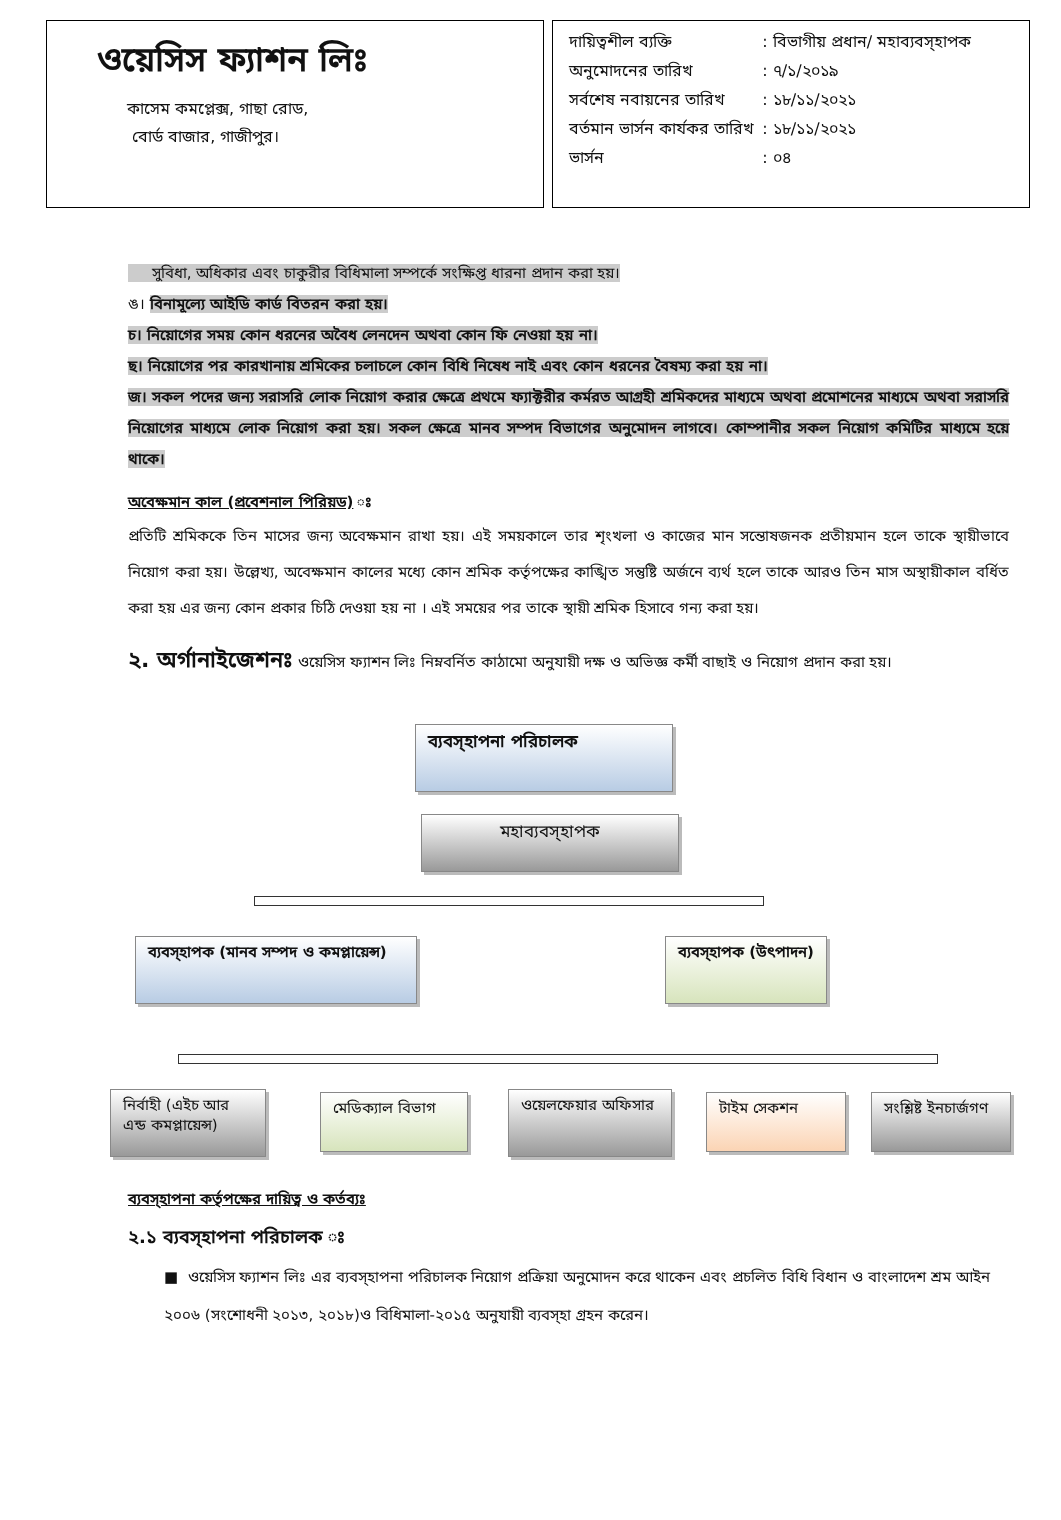ওয়েসিস ফ্যাশন লিঃ
কাসেম কমপ্লেক্স, গাছা রোড,
বোর্ড বাজার, গাজীপুর।
| দায়িত্বশীল ব্যক্তি | : বিভাগীয় প্রধান/ মহাব্যবস্হাপক |
| অনুমোদনের তারিখ | : ৭/১/২০১৯ |
| সর্বশেষ নবায়নের তারিখ | : ১৮/১১/২০২১ |
| বর্তমান ভার্সন কার্যকর তারিখ | : ১৮/১১/২০২১ |
| ভার্সন | : ০৪ |
সুবিধা, অধিকার এবং চাকুরীর বিধিমালা সম্পর্কে সংক্ষিপ্ত ধারনা প্রদান করা হয়।
ঙ। বিনামূল্যে আইডি কার্ড বিতরন করা হয়।
চ। নিয়োগের সময় কোন ধরনের অবৈধ লেনদেন অথবা কোন ফি নেওয়া হয় না।
ছ। নিয়োগের পর কারখানায় শ্রমিকের চলাচলে কোন বিধি নিষেধ নাই এবং কোন ধরনের বৈষম্য করা হয় না।
জ। সকল পদের জন্য সরাসরি লোক নিয়োগ করার ক্ষেত্রে প্রথমে ফ্যাক্টরীর কর্মরত আগ্রহী শ্রমিকদের মাধ্যমে অথবা প্রমোশনের মাধ্যমে অথবা সরাসরি নিয়োগের মাধ্যমে লোক নিয়োগ করা হয়। সকল ক্ষেত্রে মানব সম্পদ বিভাগের অনুমোদন লাগবে। কোম্পানীর সকল নিয়োগ কমিটির মাধ্যমে হয়ে থাকে।
অবেক্ষমান কাল (প্রবেশনাল পিরিয়ড) ঃ
প্রতিটি শ্রমিককে তিন মাসের জন্য অবেক্ষমান রাখা হয়। এই সময়কালে তার শৃংখলা ও কাজের মান সন্তোষজনক প্রতীয়মান হলে তাকে স্থায়ীভাবে নিয়োগ করা হয়। উল্লেখ্য, অবেক্ষমান কালের মধ্যে কোন শ্রমিক কর্তৃপক্ষের কাঙ্খিত সন্তুষ্টি অর্জনে ব্যর্থ হলে তাকে আরও তিন মাস অস্থায়ীকাল বর্ধিত করা হয় এর জন্য কোন প্রকার চিঠি দেওয়া হয় না । এই সময়ের পর তাকে স্থায়ী শ্রমিক হিসাবে গন্য করা হয়।
২. অর্গানাইজেশনঃ ওয়েসিস ফ্যাশন লিঃ নিম্নবর্নিত কাঠামো অনুযায়ী দক্ষ ও অভিজ্ঞ কর্মী বাছাই ও নিয়োগ প্রদান করা হয়।
ব্যবস্হাপনা পরিচালক
মহাব্যবস্হাপক
ব্যবস্হাপক (মানব সম্পদ ও কমপ্লায়েন্স)
ব্যবস্হাপক (উৎপাদন)
নির্বাহী (এইচ আর এন্ড কমপ্লায়েন্স)
মেডিক্যাল বিভাগ ওয়েলফেয়ার অফিসার টাইম সেকশন
সংশ্লিষ্ট ইনচার্জগণ
ব্যবস্হাপনা কর্তৃপক্ষের দায়িত্ব ও কর্তব্যঃ
২.১ ব্যবস্হাপনা পরিচালক ঃ
■ ওয়েসিস ফ্যাশন লিঃ এর ব্যবস্হাপনা পরিচালক নিয়োগ প্রক্রিয়া অনুমোদন করে থাকেন এবং প্রচলিত বিধি বিধান ও বাংলাদেশ শ্রম আইন ২০০৬ (সংশোধনী ২০১৩, ২০১৮)ও বিধিমালা-২০১৫ অনুযায়ী ব্যবস্হা গ্রহন করেন।